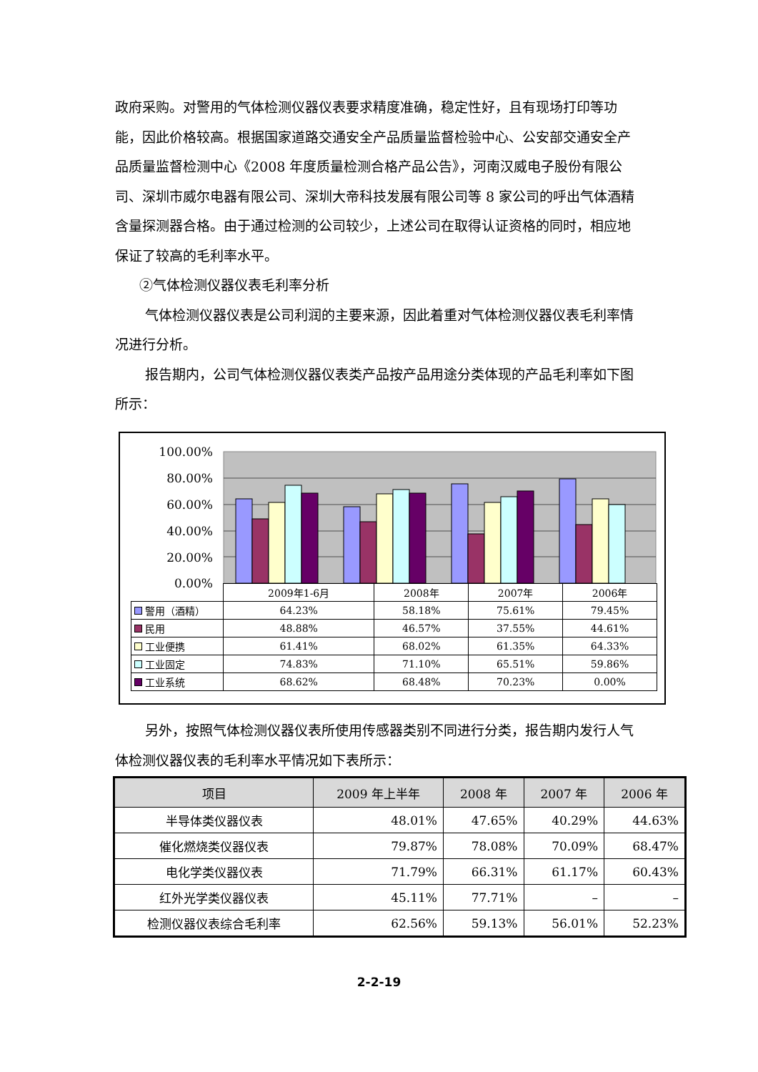政府采购。对警用的气体检测仪器仪表要求精度准确，稳定性好，且有现场打印等功能，因此价格较高。根据国家道路交通安全产品质量监督检验中心、公安部交通安全产品质量监督检测中心《2008 年度质量检测合格产品公告》，河南汉威电子股份有限公司、深圳市威尔电器有限公司、深圳大帝科技发展有限公司等 8 家公司的呼出气体酒精含量探测器合格。由于通过检测的公司较少，上述公司在取得认证资格的同时，相应地保证了较高的毛利率水平。
②气体检测仪器仪表毛利率分析
气体检测仪器仪表是公司利润的主要来源，因此着重对气体检测仪器仪表毛利率情况进行分析。
报告期内，公司气体检测仪器仪表类产品按产品用途分类体现的产品毛利率如下图所示：
100.00%
80.00%
60.00%
40.00%
20.00%
0.00%
| | 2009年1-6月 | 2008年 | 2007年 | 2006年 |
| 警用（酒精） | 64.23% | 58.18% | 75.61% | 79.45% |
| 民用 | 48.88% | 46.57% | 37.55% | 44.61% |
| 工业便携 | 61.41% | 68.02% | 61.35% | 64.33% |
| 工业固定 | 74.83% | 71.10% | 65.51% | 59.86% |
| 工业系统 | 68.62% | 68.48% | 70.23% | 0.00% |
另外，按照气体检测仪器仪表所使用传感器类别不同进行分类，报告期内发行人气体检测仪器仪表的毛利率水平情况如下表所示：
| 项目 | 2009 年上半年 | 2008 年 | 2007 年 | 2006 年 |
| --- | --- | --- | --- | --- |
| 半导体类仪器仪表 | 48.01% | 47.65% | 40.29% | 44.63% |
| 催化燃烧类仪器仪表 | 79.87% | 78.08% | 70.09% | 68.47% |
| 电化学类仪器仪表 | 71.79% | 66.31% | 61.17% | 60.43% |
| 红外光学类仪器仪表 | 45.11% | 77.71% | – | – |
| 检测仪器仪表综合毛利率 | 62.56% | 59.13% | 56.01% | 52.23% |
2-2-19